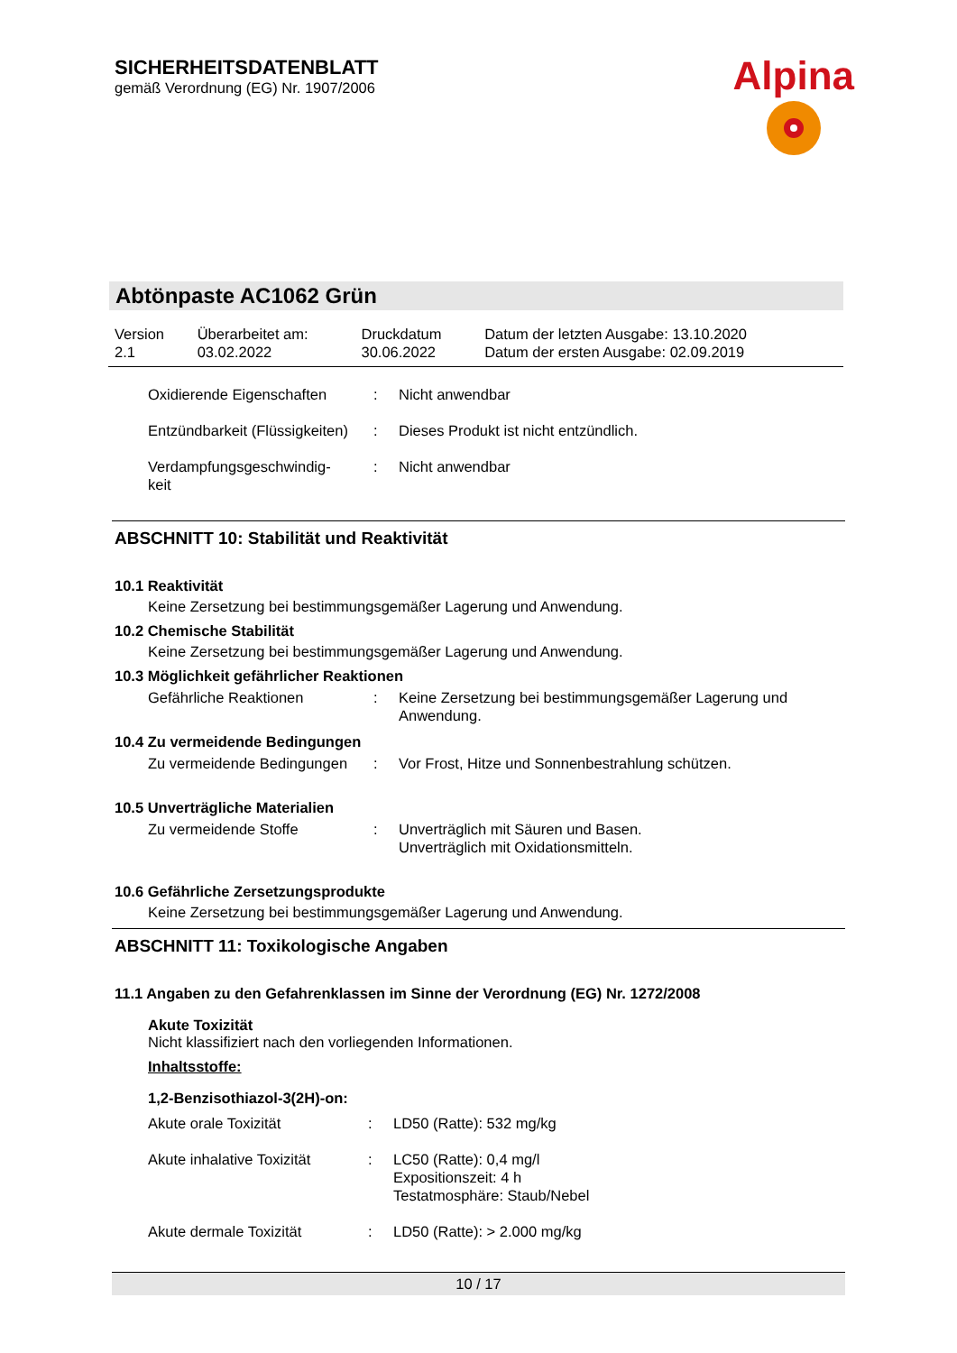SICHERHEITSDATENBLATT
gemäß Verordnung (EG) Nr. 1907/2006
Alpina
Abtönpaste AC1062 Grün
| Version 2.1 | Überarbeitet am: 03.02.2022 | Druckdatum 30.06.2022 | Datum der letzten Ausgabe: 13.10.2020 Datum der ersten Ausgabe: 02.09.2019 |
| Oxidierende Eigenschaften | : | Nicht anwendbar |
| Entzündbarkeit (Flüssigkeiten) | : | Dieses Produkt ist nicht entzündlich. |
| Verdampfungsgeschwindig- keit | : | Nicht anwendbar |
ABSCHNITT 10: Stabilität und Reaktivität
10.1 Reaktivität
Keine Zersetzung bei bestimmungsgemäßer Lagerung und Anwendung.
10.2 Chemische Stabilität
Keine Zersetzung bei bestimmungsgemäßer Lagerung und Anwendung.
10.3 Möglichkeit gefährlicher Reaktionen
| Gefährliche Reaktionen | : | Keine Zersetzung bei bestimmungsgemäßer Lagerung und Anwendung. |
10.4 Zu vermeidende Bedingungen
| Zu vermeidende Bedingungen | : | Vor Frost, Hitze und Sonnenbestrahlung schützen. |
10.5 Unverträgliche Materialien
| Zu vermeidende Stoffe | : | Unverträglich mit Säuren und Basen. Unverträglich mit Oxidationsmitteln. |
10.6 Gefährliche Zersetzungsprodukte
Keine Zersetzung bei bestimmungsgemäßer Lagerung und Anwendung.
ABSCHNITT 11: Toxikologische Angaben
11.1 Angaben zu den Gefahrenklassen im Sinne der Verordnung (EG) Nr. 1272/2008
Akute Toxizität
Nicht klassifiziert nach den vorliegenden Informationen.
Inhaltsstoffe:
1,2-Benzisothiazol-3(2H)-on:
| Akute orale Toxizität | : | LD50 (Ratte): 532 mg/kg |
| Akute inhalative Toxizität | : | LC50 (Ratte): 0,4 mg/l Expositionszeit: 4 h Testatmosphäre: Staub/Nebel |
| Akute dermale Toxizität | : | LD50 (Ratte): > 2.000 mg/kg |
10 / 17